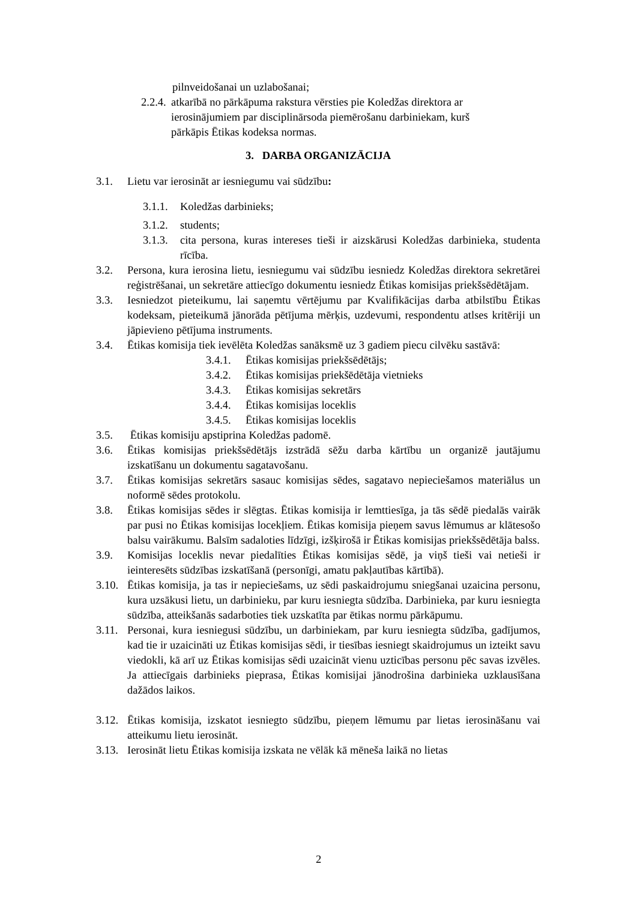pilnveidošanai un uzlabošanai;
2.2.4. atkarībā no pārkāpuma rakstura vērsties pie Koledžas direktora ar
ierosinājumiem par disciplinārsoda piemērošanu darbiniekam, kurš
pārkāpis Ētikas kodeksa normas.
3. DARBA ORGANIZĀCIJA
3.1. Lietu var ierosināt ar iesniegumu vai sūdzību:
3.1.1. Koledžas darbinieks;
3.1.2. students;
3.1.3. cita persona, kuras intereses tieši ir aizskārusi Koledžas darbinieka, studenta rīcība.
3.2. Persona, kura ierosina lietu, iesniegumu vai sūdzību iesniedz Koledžas direktora sekretārei reģistrēšanai, un sekretāre attiecīgo dokumentu iesniedz Ētikas komisijas priekšsēdētājam.
3.3. Iesniedzot pieteikumu, lai saņemtu vērtējumu par Kvalifikācijas darba atbilstību Ētikas kodeksam, pieteikumā jānorāda pētījuma mērķis, uzdevumi, respondentu atlses kritēriji un jāpievieno pētījuma instruments.
3.4. Ētikas komisija tiek ievēlēta Koledžas sanāksmē uz 3 gadiem piecu cilvēku sastāvā:
3.4.1. Ētikas komisijas priekšsēdētājs;
3.4.2. Ētikas komisijas priekšēdētāja vietnieks
3.4.3. Ētikas komisijas sekretārs
3.4.4. Ētikas komisijas loceklis
3.4.5. Ētikas komisijas loceklis
3.5. Ētikas komisiju apstiprina Koledžas padomē.
3.6. Ētikas komisijas priekšsēdētājs izstrādā sēžu darba kārtību un organizē jautājumu izskatīšanu un dokumentu sagatavošanu.
3.7. Ētikas komisijas sekretārs sasauc komisijas sēdes, sagatavo nepieciešamos materiālus un noformē sēdes protokolu.
3.8. Ētikas komisijas sēdes ir slēgtas. Ētikas komisija ir lemttiesīga, ja tās sēdē piedalās vairāk par pusi no Ētikas komisijas locekļiem. Ētikas komisija pieņem savus lēmumus ar klātesošo balsu vairākumu. Balsīm sadaloties līdzīgi, izšķirošā ir Ētikas komisijas priekšsēdētāja balss.
3.9. Komisijas loceklis nevar piedalīties Ētikas komisijas sēdē, ja viņš tieši vai netieši ir ieinteresēts sūdzības izskatīšanā (personīgi, amatu pakļautības kārtībā).
3.10. Ētikas komisija, ja tas ir nepieciešams, uz sēdi paskaidrojumu sniegšanai uzaicina personu, kura uzsākusi lietu, un darbinieku, par kuru iesniegta sūdzība. Darbinieka, par kuru iesniegta sūdzība, atteikšanās sadarboties tiek uzskatīta par ētikas normu pārkāpumu.
3.11. Personai, kura iesniegusi sūdzību, un darbiniekam, par kuru iesniegta sūdzība, gadījumos, kad tie ir uzaicināti uz Ētikas komisijas sēdi, ir tiesības iesniegt skaidrojumus un izteikt savu viedokli, kā arī uz Ētikas komisijas sēdi uzaicināt vienu uzticības personu pēc savas izvēles. Ja attiecīgais darbinieks pieprasa, Ētikas komisijai jānodrošina darbinieka uzklausīšana dažādos laikos.
3.12. Ētikas komisija, izskatot iesniegto sūdzību, pieņem lēmumu par lietas ierosināšanu vai atteikumu lietu ierosināt.
3.13. Ierosināt lietu Ētikas komisija izskata ne vēlāk kā mēneša laikā no lietas
2